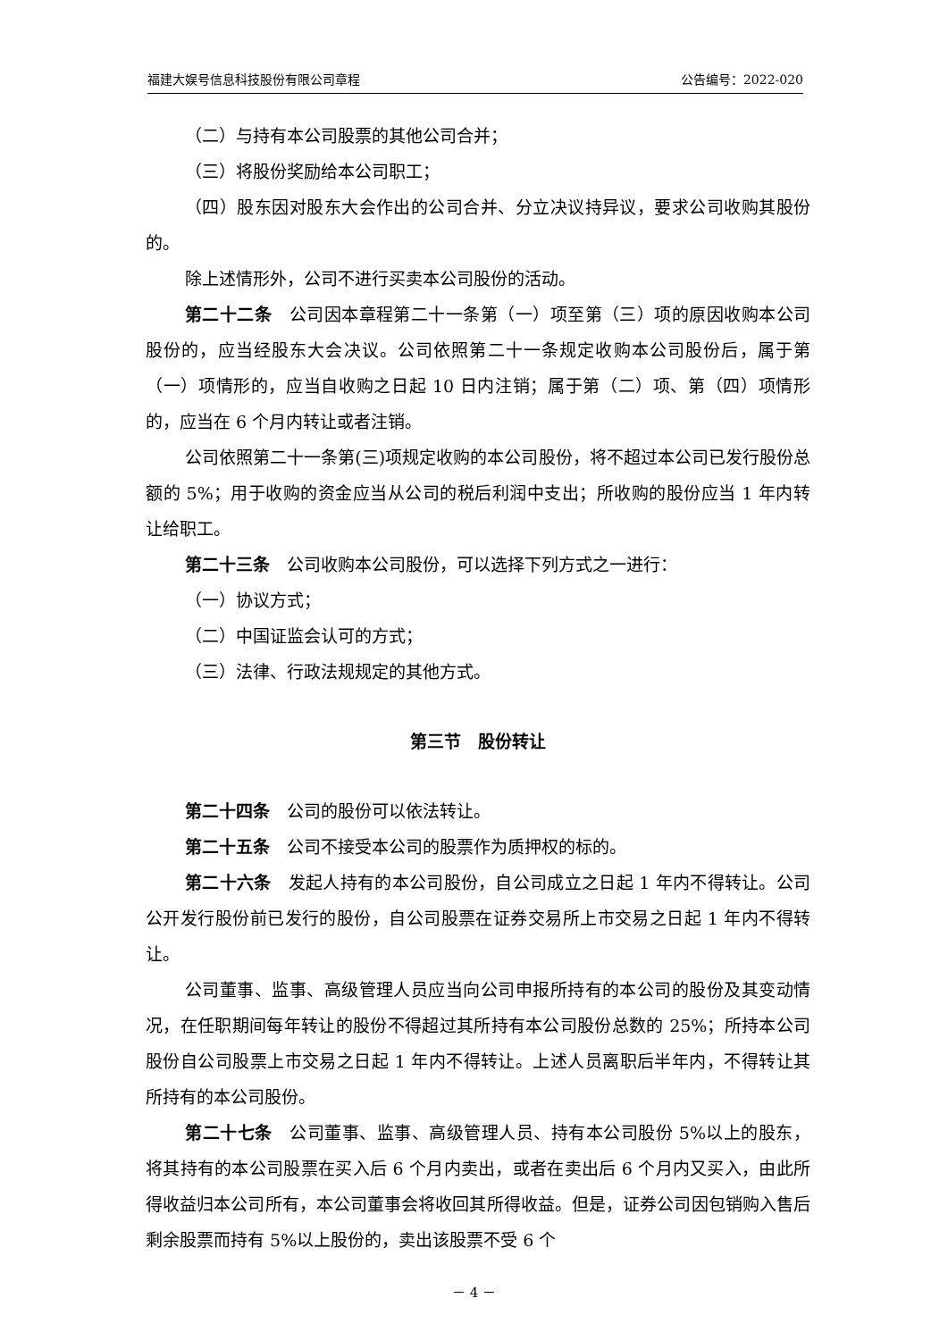福建大娱号信息科技股份有限公司章程 公告编号：2022-020
（二）与持有本公司股票的其他公司合并；
（三）将股份奖励给本公司职工；
（四）股东因对股东大会作出的公司合并、分立决议持异议，要求公司收购其股份的。
除上述情形外，公司不进行买卖本公司股份的活动。
第二十二条　公司因本章程第二十一条第（一）项至第（三）项的原因收购本公司股份的，应当经股东大会决议。公司依照第二十一条规定收购本公司股份后，属于第（一）项情形的，应当自收购之日起 10 日内注销；属于第（二）项、第（四）项情形的，应当在 6 个月内转让或者注销。
公司依照第二十一条第(三)项规定收购的本公司股份，将不超过本公司已发行股份总额的 5%；用于收购的资金应当从公司的税后利润中支出；所收购的股份应当 1 年内转让给职工。
第二十三条　公司收购本公司股份，可以选择下列方式之一进行：
（一）协议方式；
（二）中国证监会认可的方式；
（三）法律、行政法规规定的其他方式。
第三节　股份转让
第二十四条　公司的股份可以依法转让。
第二十五条　公司不接受本公司的股票作为质押权的标的。
第二十六条　发起人持有的本公司股份，自公司成立之日起 1 年内不得转让。公司公开发行股份前已发行的股份，自公司股票在证券交易所上市交易之日起 1 年内不得转让。
公司董事、监事、高级管理人员应当向公司申报所持有的本公司的股份及其变动情况，在任职期间每年转让的股份不得超过其所持有本公司股份总数的 25%；所持本公司股份自公司股票上市交易之日起 1 年内不得转让。上述人员离职后半年内，不得转让其所持有的本公司股份。
第二十七条　公司董事、监事、高级管理人员、持有本公司股份 5%以上的股东，将其持有的本公司股票在买入后 6 个月内卖出，或者在卖出后 6 个月内又买入，由此所得收益归本公司所有，本公司董事会将收回其所得收益。但是，证券公司因包销购入售后剩余股票而持有 5%以上股份的，卖出该股票不受 6 个
－ 4 －